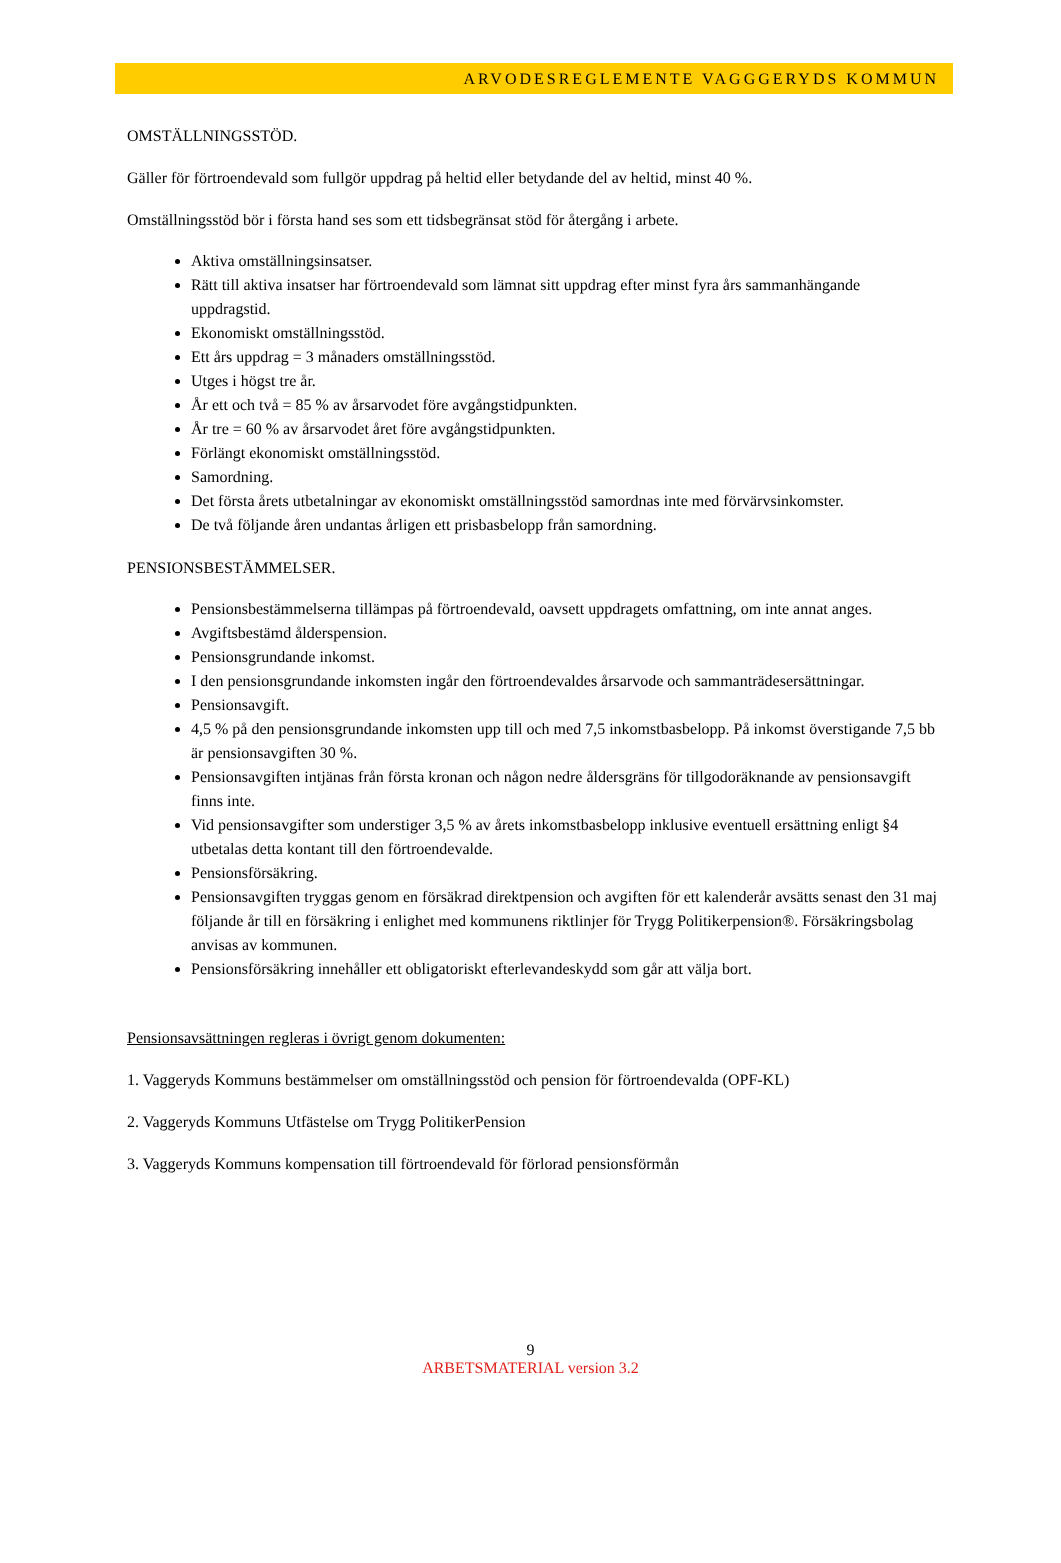ARVODESREGLEMENTE VAGGGERYDS KOMMUN
OMSTÄLLNINGSSTÖD.
Gäller för förtroendevald som fullgör uppdrag på heltid eller betydande del av heltid, minst 40 %.
Omställningsstöd bör i första hand ses som ett tidsbegränsat stöd för återgång i arbete.
Aktiva omställningsinsatser.
Rätt till aktiva insatser har förtroendevald som lämnat sitt uppdrag efter minst fyra års sammanhängande uppdragstid.
Ekonomiskt omställningsstöd.
Ett års uppdrag = 3 månaders omställningsstöd.
Utges i högst tre år.
År ett och två = 85 % av årsarvodet före avgångstidpunkten.
År tre = 60 % av årsarvodet året före avgångstidpunkten.
Förlängt ekonomiskt omställningsstöd.
Samordning.
Det första årets utbetalningar av ekonomiskt omställningsstöd samordnas inte med förvärvsinkomster.
De två följande åren undantas årligen ett prisbasbelopp från samordning.
PENSIONSBESTÄMMELSER.
Pensionsbestämmelserna tillämpas på förtroendevald, oavsett uppdragets omfattning, om inte annat anges.
Avgiftsbestämd ålderspension.
Pensionsgrundande inkomst.
I den pensionsgrundande inkomsten ingår den förtroendevaldes årsarvode och sammanträdesersättningar.
Pensionsavgift.
4,5 % på den pensionsgrundande inkomsten upp till och med 7,5 inkomstbasbelopp. På inkomst överstigande 7,5 bb är pensionsavgiften 30 %.
Pensionsavgiften intjänas från första kronan och någon nedre åldersgräns för tillgodoräknande av pensionsavgift finns inte.
Vid pensionsavgifter som understiger 3,5 % av årets inkomstbasbelopp inklusive eventuell ersättning enligt §4 utbetalas detta kontant till den förtroendevalde.
Pensionsförsäkring.
Pensionsavgiften tryggas genom en försäkrad direktpension och avgiften för ett kalenderår avsätts senast den 31 maj följande år till en försäkring i enlighet med kommunens riktlinjer för Trygg Politikerpension®. Försäkringsbolag anvisas av kommunen.
Pensionsförsäkring innehåller ett obligatoriskt efterlevandeskydd som går att välja bort.
Pensionsavsättningen regleras i övrigt genom dokumenten:
1. Vaggeryds Kommuns bestämmelser om omställningsstöd och pension för förtroendevalda (OPF-KL)
2. Vaggeryds Kommuns Utfästelse om Trygg PolitikerPension
3. Vaggeryds Kommuns kompensation till förtroendevald för förlorad pensionsförmån
9
ARBETSMATERIAL version 3.2